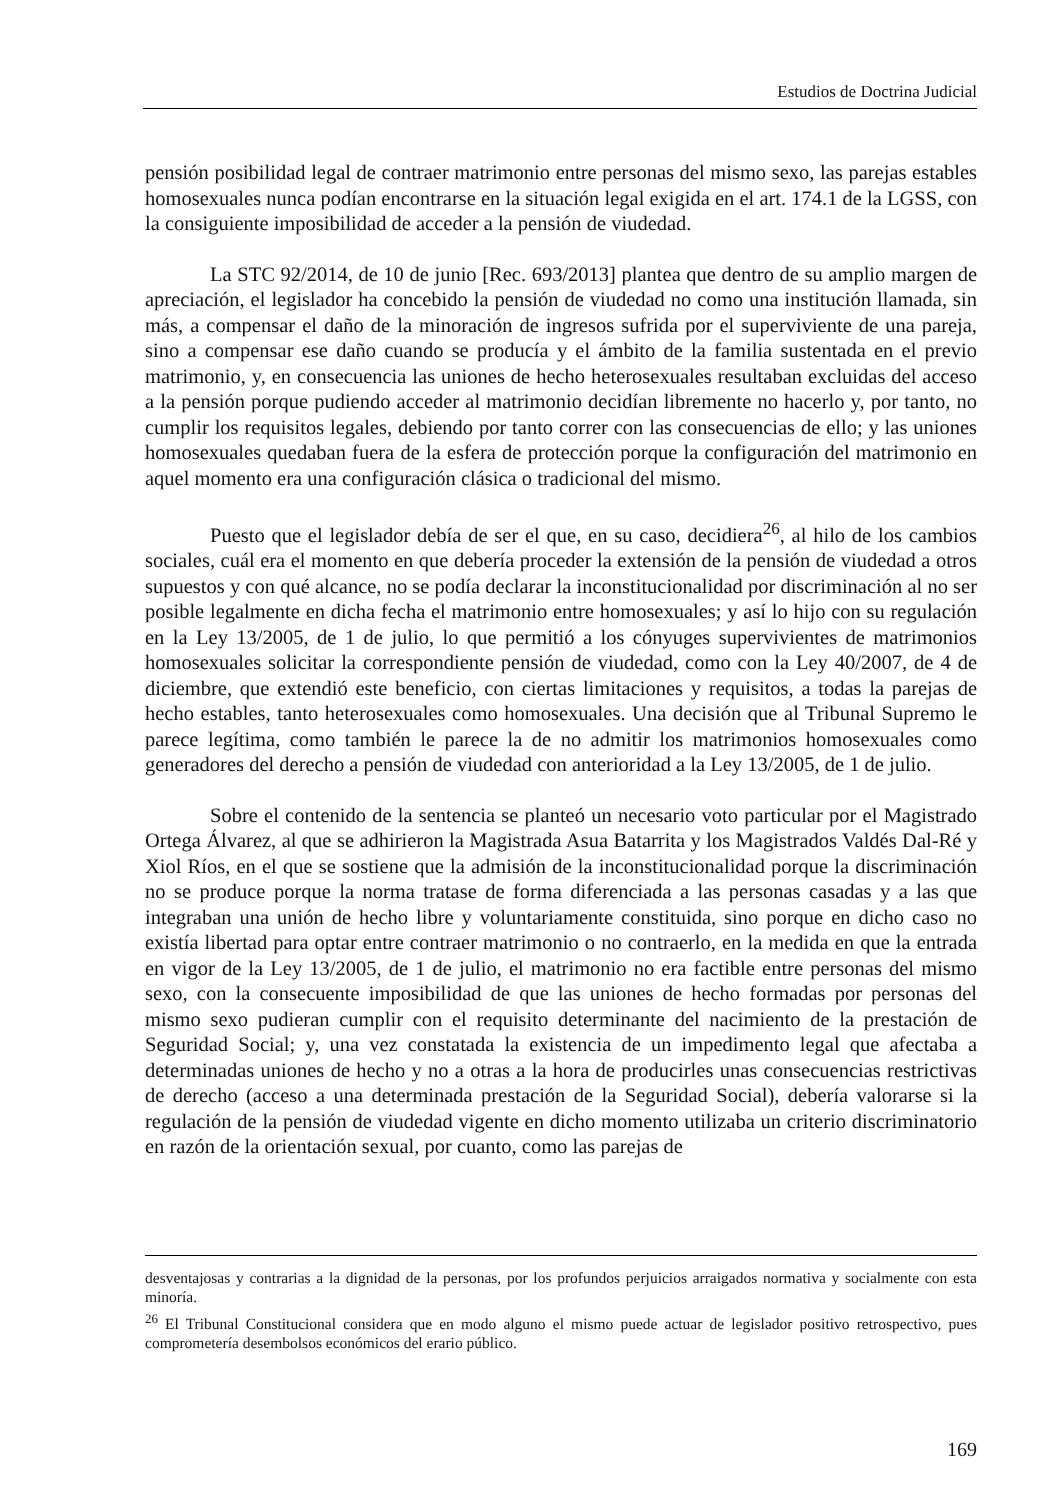Estudios de Doctrina Judicial
pensión posibilidad legal de contraer matrimonio entre personas del mismo sexo, las parejas estables homosexuales nunca podían encontrarse en la situación legal exigida en el art. 174.1 de la LGSS, con la consiguiente imposibilidad de acceder a la pensión de viudedad.
La STC 92/2014, de 10 de junio [Rec. 693/2013] plantea que dentro de su amplio margen de apreciación, el legislador ha concebido la pensión de viudedad no como una institución llamada, sin más, a compensar el daño de la minoración de ingresos sufrida por el superviviente de una pareja, sino a compensar ese daño cuando se producía y el ámbito de la familia sustentada en el previo matrimonio, y, en consecuencia las uniones de hecho heterosexuales resultaban excluidas del acceso a la pensión porque pudiendo acceder al matrimonio decidían libremente no hacerlo y, por tanto, no cumplir los requisitos legales, debiendo por tanto correr con las consecuencias de ello; y las uniones homosexuales quedaban fuera de la esfera de protección porque la configuración del matrimonio en aquel momento era una configuración clásica o tradicional del mismo.
Puesto que el legislador debía de ser el que, en su caso, decidiera<sup>26</sup>, al hilo de los cambios sociales, cuál era el momento en que debería proceder la extensión de la pensión de viudedad a otros supuestos y con qué alcance, no se podía declarar la inconstitucionalidad por discriminación al no ser posible legalmente en dicha fecha el matrimonio entre homosexuales; y así lo hijo con su regulación en la Ley 13/2005, de 1 de julio, lo que permitió a los cónyuges supervivientes de matrimonios homosexuales solicitar la correspondiente pensión de viudedad, como con la Ley 40/2007, de 4 de diciembre, que extendió este beneficio, con ciertas limitaciones y requisitos, a todas la parejas de hecho estables, tanto heterosexuales como homosexuales. Una decisión que al Tribunal Supremo le parece legítima, como también le parece la de no admitir los matrimonios homosexuales como generadores del derecho a pensión de viudedad con anterioridad a la Ley 13/2005, de 1 de julio.
Sobre el contenido de la sentencia se planteó un necesario voto particular por el Magistrado Ortega Álvarez, al que se adhirieron la Magistrada Asua Batarrita y los Magistrados Valdés Dal-Ré y Xiol Ríos, en el que se sostiene que la admisión de la inconstitucionalidad porque la discriminación no se produce porque la norma tratase de forma diferenciada a las personas casadas y a las que integraban una unión de hecho libre y voluntariamente constituida, sino porque en dicho caso no existía libertad para optar entre contraer matrimonio o no contraerlo, en la medida en que la entrada en vigor de la Ley 13/2005, de 1 de julio, el matrimonio no era factible entre personas del mismo sexo, con la consecuente imposibilidad de que las uniones de hecho formadas por personas del mismo sexo pudieran cumplir con el requisito determinante del nacimiento de la prestación de Seguridad Social; y, una vez constatada la existencia de un impedimento legal que afectaba a determinadas uniones de hecho y no a otras a la hora de producirles unas consecuencias restrictivas de derecho (acceso a una determinada prestación de la Seguridad Social), debería valorarse si la regulación de la pensión de viudedad vigente en dicho momento utilizaba un criterio discriminatorio en razón de la orientación sexual, por cuanto, como las parejas de
desventajosas y contrarias a la dignidad de la personas, por los profundos perjuicios arraigados normativa y socialmente con esta minoría.
<sup>26</sup> El Tribunal Constitucional considera que en modo alguno el mismo puede actuar de legislador positivo retrospectivo, pues comprometería desembolsos económicos del erario público.
169